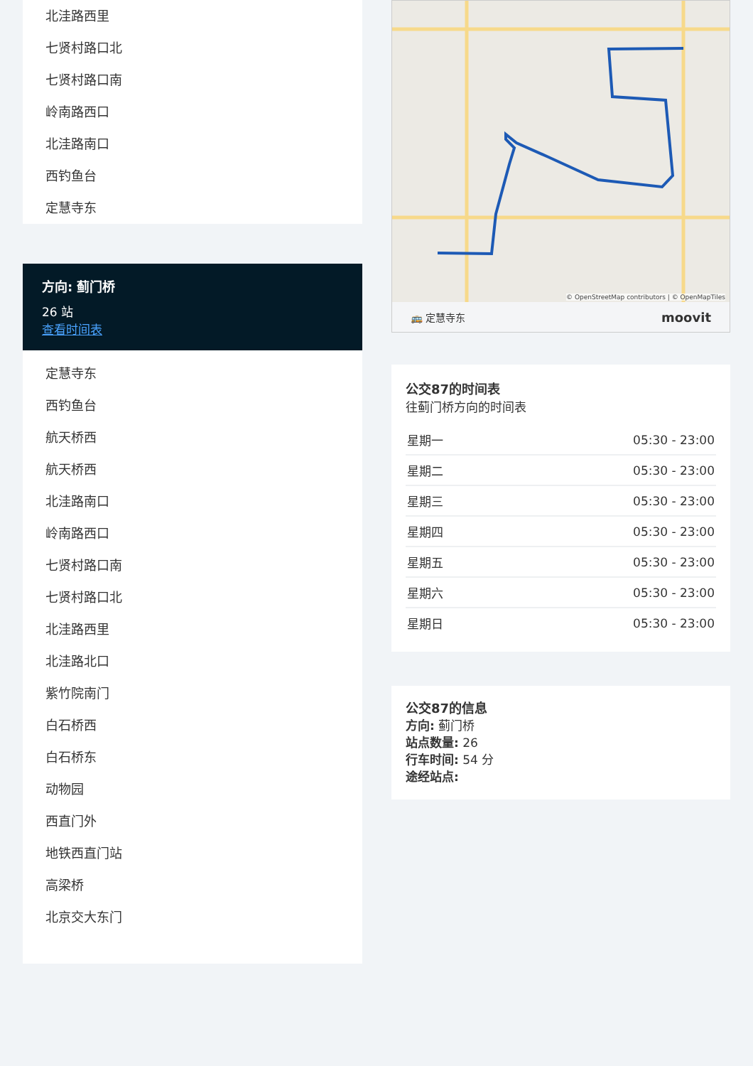北洼路西里
七贤村路口北
七贤村路口南
岭南路西口
北洼路南口
西钓鱼台
定慧寺东
方向: 蓟门桥
26 站
查看时间表
定慧寺东
西钓鱼台
航天桥西
航天桥西
北洼路南口
岭南路西口
七贤村路口南
七贤村路口北
北洼路西里
北洼路北口
紫竹院南门
白石桥西
白石桥东
动物园
西直门外
地铁西直门站
高梁桥
北京交大东门
© OpenStreetMap contributors | © OpenMapTiles
🚌 定慧寺东 moovit
公交87的时间表
往蓟门桥方向的时间表
| 星期一 | 05:30 - 23:00 |
| 星期二 | 05:30 - 23:00 |
| 星期三 | 05:30 - 23:00 |
| 星期四 | 05:30 - 23:00 |
| 星期五 | 05:30 - 23:00 |
| 星期六 | 05:30 - 23:00 |
| 星期日 | 05:30 - 23:00 |
公交87的信息
方向: 蓟门桥
站点数量: 26
行车时间: 54 分
途经站点: